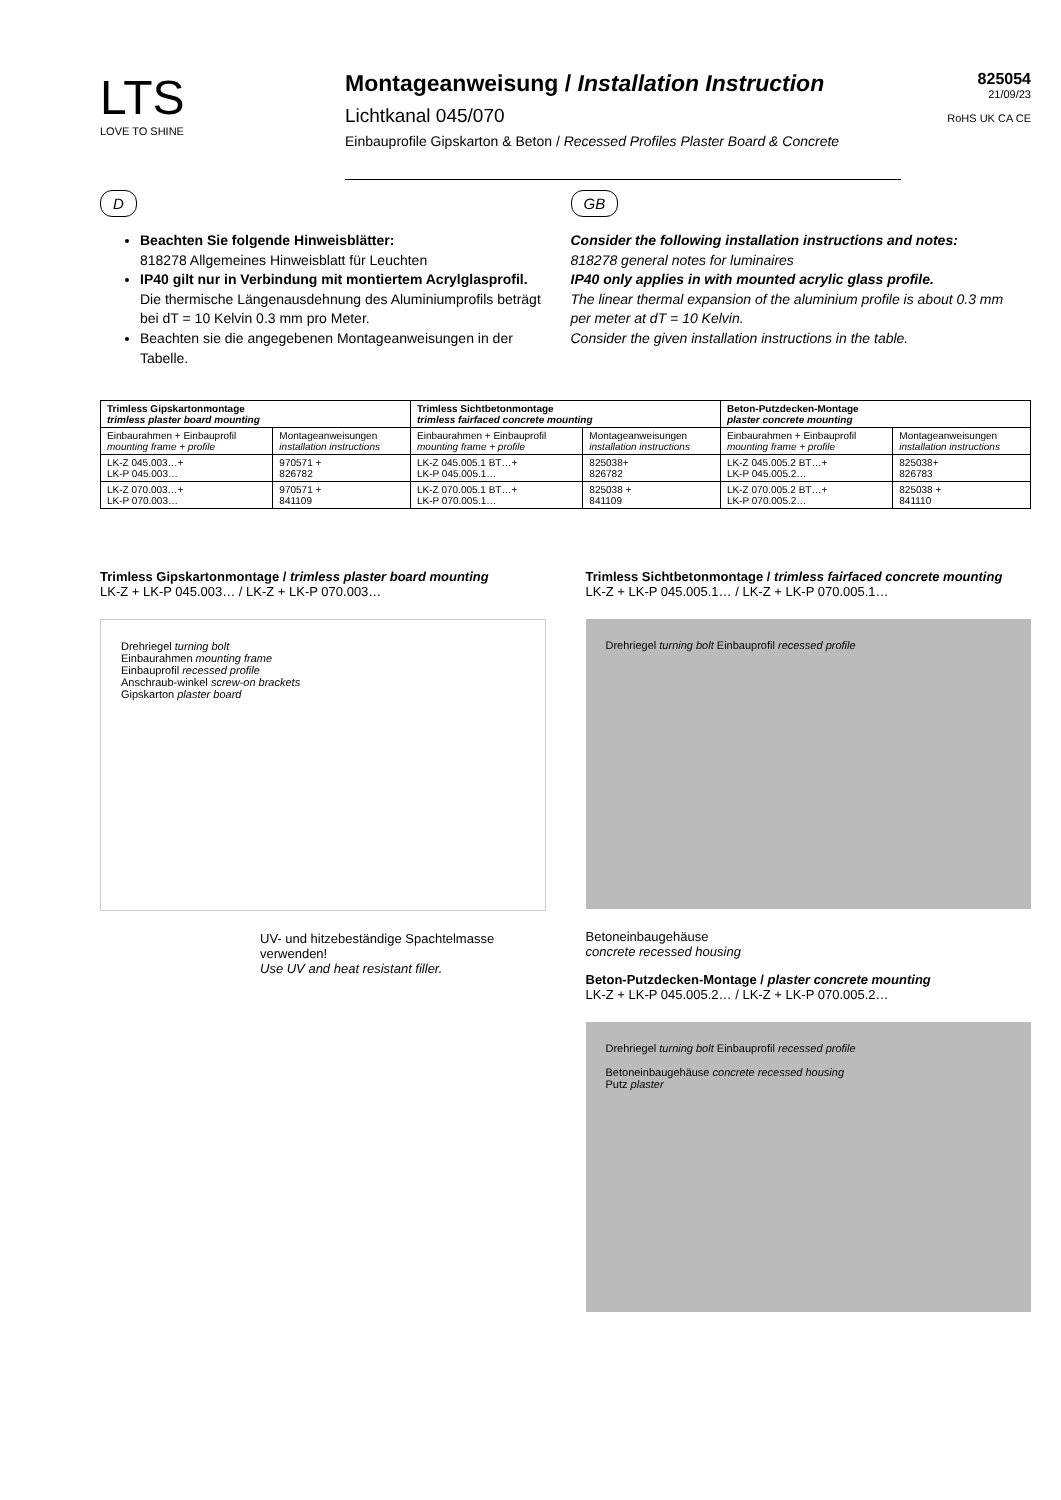LTS
LOVE TO SHINE
Montageanweisung / Installation Instruction
Lichtkanal 045/070
Einbauprofile Gipskarton & Beton / Recessed Profiles Plaster Board & Concrete
825054
21/09/23
RoHS UK CA CE
D
Beachten Sie folgende Hinweisblätter:
818278 Allgemeines Hinweisblatt für Leuchten
IP40 gilt nur in Verbindung mit montiertem Acrylglasprofil.
Die thermische Längenausdehnung des Aluminiumprofils beträgt bei dT = 10 Kelvin 0.3 mm pro Meter.
Beachten sie die angegebenen Montageanweisungen in der Tabelle.
GB
Consider the following installation instructions and notes:
818278 general notes for luminaires
IP40 only applies in with mounted acrylic glass profile.
The linear thermal expansion of the aluminium profile is about 0.3 mm per meter at dT = 10 Kelvin.
Consider the given installation instructions in the table.
| Trimless Gipskartonmontage trimless plaster board mounting | | Trimless Sichtbetonmontage trimless fairfaced concrete mounting | | Beton-Putzdecken-Montage plaster concrete mounting | |
| --- | --- | --- | --- | --- | --- |
| Einbaurahmen + Einbauprofil mounting frame + profile | Montageanweisungen installation instructions | Einbaurahmen + Einbauprofil mounting frame + profile | Montageanweisungen installation instructions | Einbaurahmen + Einbauprofil mounting frame + profile | Montageanweisungen installation instructions |
| LK-Z 045.003…+ LK-P 045.003… | 970571 + 826782 | LK-Z 045.005.1 BT…+ LK-P 045.005.1… | 825038+ 826782 | LK-Z 045.005.2 BT…+ LK-P 045.005.2… | 825038+ 826783 |
| LK-Z 070.003…+ LK-P 070.003… | 970571 + 841109 | LK-Z 070.005.1 BT…+ LK-P 070.005.1… | 825038 + 841109 | LK-Z 070.005.2 BT…+ LK-P 070.005.2… | 825038 + 841110 |
Trimless Gipskartonmontage / trimless plaster board mounting
LK-Z + LK-P 045.003… / LK-Z + LK-P 070.003…
Drehriegel turning bolt
Einbaurahmen mounting frame
Einbauprofil recessed profile
Anschraub-winkel screw-on brackets
Gipskarton plaster board
UV- und hitzebeständige Spachtelmasse verwenden!
Use UV and heat resistant filler.
Trimless Sichtbetonmontage / trimless fairfaced concrete mounting
LK-Z + LK-P 045.005.1… / LK-Z + LK-P 070.005.1…
Drehriegel turning bolt Einbauprofil recessed profile
Betoneinbaugehäuse
concrete recessed housing
Beton-Putzdecken-Montage / plaster concrete mounting
LK-Z + LK-P 045.005.2… / LK-Z + LK-P 070.005.2…
Drehriegel turning bolt Einbauprofil recessed profile
Betoneinbaugehäuse concrete recessed housing
Putz plaster